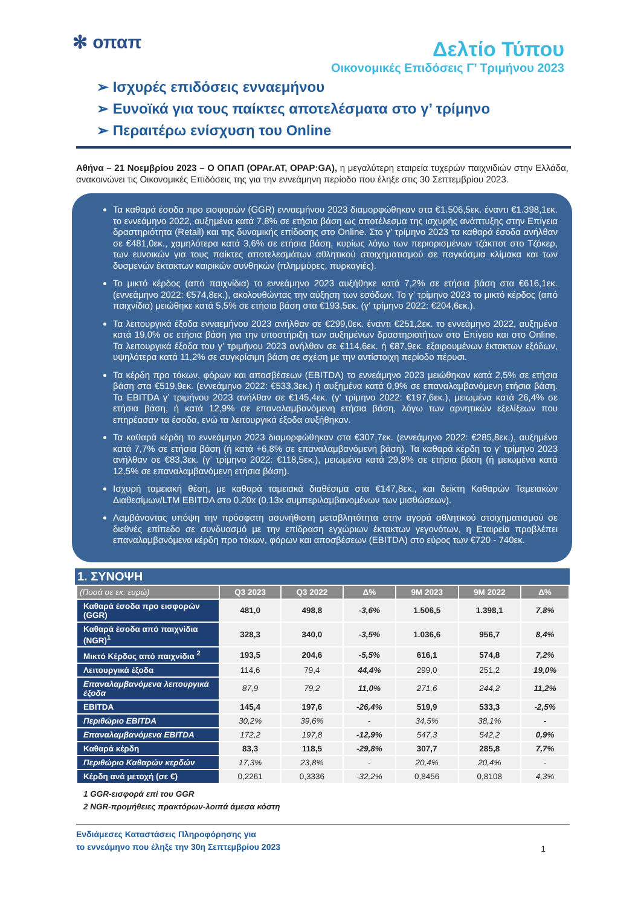✻ οπαπ
Δελτίο Τύπου
Οικονομικές Επιδόσεις Γ’ Τριμήνου 2023
➢ Ισχυρές επιδόσεις ενναεμήνου
➢ Ευνοϊκά για τους παίκτες αποτελέσματα στο γ’ τρίμηνο
➢ Περαιτέρω ενίσχυση του Online
Αθήνα – 21 Νοεμβρίου 2023 – Ο ΟΠΑΠ (OPAr.AT, OPAP:GA), η μεγαλύτερη εταιρεία τυχερών παιχνιδιών στην Ελλάδα, ανακοινώνει τις Οικονομικές Επιδόσεις της για την εννεάμηνη περίοδο που έληξε στις 30 Σεπτεμβρίου 2023.
Τα καθαρά έσοδα προ εισφορών (GGR) ενναεμήνου 2023 διαμορφώθηκαν στα €1.506,5εκ. έναντι €1.398,1εκ. το εννεάμηνο 2022, αυξημένα κατά 7,8% σε ετήσια βάση ως αποτέλεσμα της ισχυρής ανάπτυξης στην Επίγεια δραστηριότητα (Retail) και της δυναμικής επίδοσης στο Online. Στο γ’ τρίμηνο 2023 τα καθαρά έσοδα ανήλθαν σε €481,0εκ., χαμηλότερα κατά 3,6% σε ετήσια βάση, κυρίως λόγω των περιορισμένων τζάκποτ στο Τζόκερ, των ευνοικών για τους παίκτες αποτελεσμάτων αθλητικού στοιχηματισμού σε παγκόσμια κλίμακα και των δυσμενών έκτακτων καιρικών συνθηκών (πλημμύρες, πυρκαγιές).
Το μικτό κέρδος (από παιχνίδια) το εννεάμηνο 2023 αυξήθηκε κατά 7,2% σε ετήσια βάση στα €616,1εκ. (εννεάμηνο 2022: €574,8εκ.), ακολουθώντας την αύξηση των εσόδων. Το γ’ τρίμηνο 2023 το μικτό κέρδος (από παιχνίδια) μειώθηκε κατά 5,5% σε ετήσια βάση στα €193,5εκ. (γ’ τρίμηνο 2022: €204,6εκ.).
Τα λειτουργικά έξοδα ενναεμήνου 2023 ανήλθαν σε €299,0εκ. έναντι €251,2εκ. το εννεάμηνο 2022, αυξημένα κατά 19,0% σε ετήσια βάση για την υποστήριξη των αυξημένων δραστηριοτήτων στο Επίγειο και στο Online. Τα λειτουργικά έξοδα του γ’ τριμήνου 2023 ανήλθαν σε €114,6εκ. ή €87,9εκ. εξαιρουμένων έκτακτων εξόδων, υψηλότερα κατά 11,2% σε συγκρίσιμη βάση σε σχέση με την αντίστοιχη περίοδο πέρυσι.
Τα κέρδη προ τόκων, φόρων και αποσβέσεων (EBITDA) το εννεάμηνο 2023 μειώθηκαν κατά 2,5% σε ετήσια βάση στα €519,9εκ. (εννεάμηνο 2022: €533,3εκ.) ή αυξημένα κατά 0,9% σε επαναλαμβανόμενη ετήσια βάση. Τα EBITDA γ’ τριμήνου 2023 ανήλθαν σε €145,4εκ. (γ’ τρίμηνο 2022: €197,6εκ.), μειωμένα κατά 26,4% σε ετήσια βάση, ή κατά 12,9% σε επαναλαμβανόμενη ετήσια βάση, λόγω των αρνητικών εξελίξεων που επηρέασαν τα έσοδα, ενώ τα λειτουργικά έξοδα αυξήθηκαν.
Τα καθαρά κέρδη το εννεάμηνο 2023 διαμορφώθηκαν στα €307,7εκ. (εννεάμηνο 2022: €285,8εκ.), αυξημένα κατά 7,7% σε ετήσια βάση (ή κατά +6,8% σε επαναλαμβανόμενη βάση). Τα καθαρά κέρδη το γ’ τρίμηνο 2023 ανήλθαν σε €83,3εκ. (γ’ τρίμηνο 2022: €118,5εκ.), μειωμένα κατά 29,8% σε ετήσια βάση (ή μειωμένα κατά 12,5% σε επαναλαμβανόμενη ετήσια βάση).
Ισχυρή ταμειακή θέση, με καθαρά ταμειακά διαθέσιμα στα €147,8εκ., και δείκτη Καθαρών Ταμειακών Διαθεσίμων/LTM EBITDA στο 0,20x (0,13x συμπεριλαμβανομένων των μισθώσεων).
Λαμβάνοντας υπόψη την πρόσφατη ασυνήθιστη μεταβλητότητα στην αγορά αθλητικού στοιχηματισμού σε διεθνές επίπεδο σε συνδυασμό με την επίδραση εγχώριων έκτακτων γεγονότων, η Εταιρεία προβλέπει επαναλαμβανόμενα κέρδη προ τόκων, φόρων και αποσβέσεων (EBITDA) στο εύρος των €720 - 740εκ.
1. ΣΥΝΟΨΗ
| (Ποσά σε εκ. ευρώ) | Q3 2023 | Q3 2022 | Δ% | 9M 2023 | 9M 2022 | Δ% |
| --- | --- | --- | --- | --- | --- | --- |
| Καθαρά έσοδα προ εισφορών (GGR) | 481,0 | 498,8 | -3,6% | 1.506,5 | 1.398,1 | 7,8% |
| Καθαρά έσοδα από παιχνίδια (NGR)<sup>1</sup> | 328,3 | 340,0 | -3,5% | 1.036,6 | 956,7 | 8,4% |
| Μικτό Κέρδος από παιχνίδια <sup>2</sup> | 193,5 | 204,6 | -5,5% | 616,1 | 574,8 | 7,2% |
| Λειτουργικά έξοδα | 114,6 | 79,4 | 44,4% | 299,0 | 251,2 | 19,0% |
| Επαναλαμβανόμενα λειτουργικά έξοδα | 87,9 | 79,2 | 11,0% | 271,6 | 244,2 | 11,2% |
| EBITDA | 145,4 | 197,6 | -26,4% | 519,9 | 533,3 | -2,5% |
| Περιθώριο EBITDA | 30,2% | 39,6% | - | 34,5% | 38,1% | - |
| Επαναλαμβανόμενα EBITDA | 172,2 | 197,8 | -12,9% | 547,3 | 542,2 | 0,9% |
| Καθαρά κέρδη | 83,3 | 118,5 | -29,8% | 307,7 | 285,8 | 7,7% |
| Περιθώριο Καθαρών κερδών | 17,3% | 23,8% | - | 20,4% | 20,4% | - |
| Κέρδη ανά μετοχή (σε €) | 0,2261 | 0,3336 | -32,2% | 0,8456 | 0,8108 | 4,3% |
1 GGR-εισφορά επί του GGR
2 NGR-προμήθειες πρακτόρων-λοιπά άμεσα κόστη
Ενδιάμεσες Καταστάσεις Πληροφόρησης για
το εννεάμηνο που έληξε την 30η Σεπτεμβρίου 2023
1